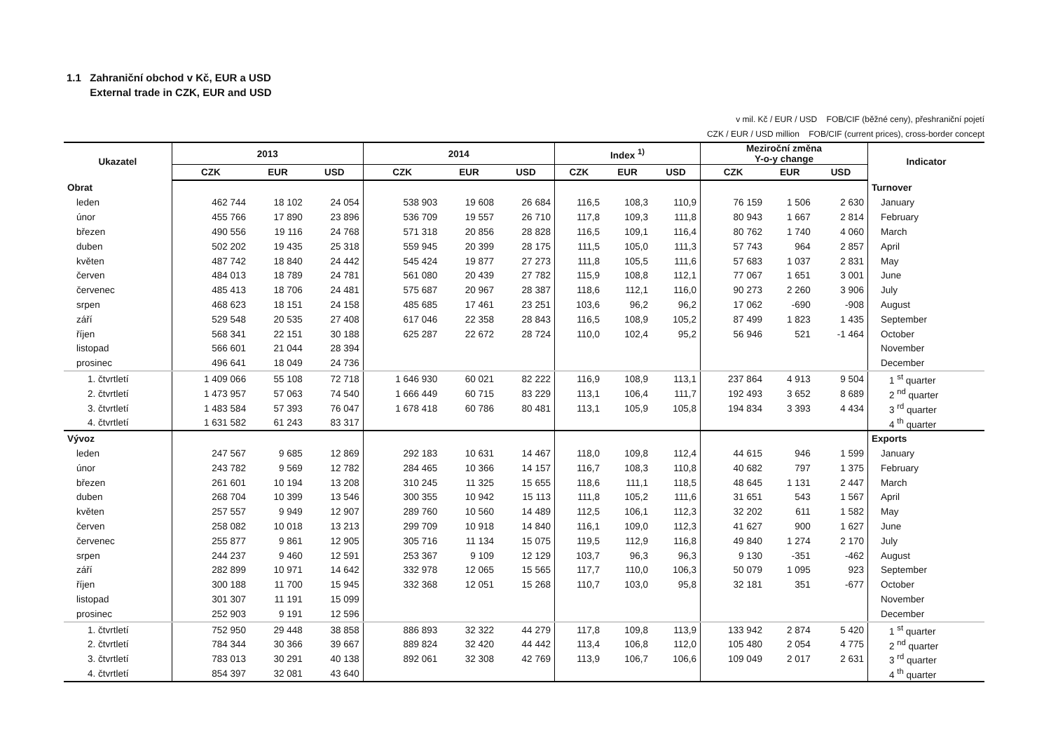1.1 Zahraniční obchod v Kč, EUR a USD
External trade in CZK, EUR and USD
v mil. Kč / EUR / USD FOB/CIF (běžné ceny), přeshraniční pojetí
CZK / EUR / USD million FOB/CIF (current prices), cross-border concept
| Ukazatel | 2013 | | | 2014 | | | Index <sup>1)</sup> | | | Meziroční změna Y-o-y change | | | Indicator |
| --- | --- | --- | --- | --- | --- | --- | --- | --- | --- | --- | --- | --- | --- |
| | CZK | EUR | USD | CZK | EUR | USD | CZK | EUR | USD | CZK | EUR | USD | |
| Obrat | | | | | | | | | | | | | Turnover |
| leden | 462 744 | 18 102 | 24 054 | 538 903 | 19 608 | 26 684 | 116,5 | 108,3 | 110,9 | 76 159 | 1 506 | 2 630 | January |
| únor | 455 766 | 17 890 | 23 896 | 536 709 | 19 557 | 26 710 | 117,8 | 109,3 | 111,8 | 80 943 | 1 667 | 2 814 | February |
| březen | 490 556 | 19 116 | 24 768 | 571 318 | 20 856 | 28 828 | 116,5 | 109,1 | 116,4 | 80 762 | 1 740 | 4 060 | March |
| duben | 502 202 | 19 435 | 25 318 | 559 945 | 20 399 | 28 175 | 111,5 | 105,0 | 111,3 | 57 743 | 964 | 2 857 | April |
| květen | 487 742 | 18 840 | 24 442 | 545 424 | 19 877 | 27 273 | 111,8 | 105,5 | 111,6 | 57 683 | 1 037 | 2 831 | May |
| červen | 484 013 | 18 789 | 24 781 | 561 080 | 20 439 | 27 782 | 115,9 | 108,8 | 112,1 | 77 067 | 1 651 | 3 001 | June |
| červenec | 485 413 | 18 706 | 24 481 | 575 687 | 20 967 | 28 387 | 118,6 | 112,1 | 116,0 | 90 273 | 2 260 | 3 906 | July |
| srpen | 468 623 | 18 151 | 24 158 | 485 685 | 17 461 | 23 251 | 103,6 | 96,2 | 96,2 | 17 062 | -690 | -908 | August |
| září | 529 548 | 20 535 | 27 408 | 617 046 | 22 358 | 28 843 | 116,5 | 108,9 | 105,2 | 87 499 | 1 823 | 1 435 | September |
| říjen | 568 341 | 22 151 | 30 188 | 625 287 | 22 672 | 28 724 | 110,0 | 102,4 | 95,2 | 56 946 | 521 | -1 464 | October |
| listopad | 566 601 | 21 044 | 28 394 | | | | | | | | | | November |
| prosinec | 496 641 | 18 049 | 24 736 | | | | | | | | | | December |
| 1. čtvrtletí | 1 409 066 | 55 108 | 72 718 | 1 646 930 | 60 021 | 82 222 | 116,9 | 108,9 | 113,1 | 237 864 | 4 913 | 9 504 | 1 <sup>st</sup> quarter |
| 2. čtvrtletí | 1 473 957 | 57 063 | 74 540 | 1 666 449 | 60 715 | 83 229 | 113,1 | 106,4 | 111,7 | 192 493 | 3 652 | 8 689 | 2 <sup>nd</sup> quarter |
| 3. čtvrtletí | 1 483 584 | 57 393 | 76 047 | 1 678 418 | 60 786 | 80 481 | 113,1 | 105,9 | 105,8 | 194 834 | 3 393 | 4 434 | 3 <sup>rd</sup> quarter |
| 4. čtvrtletí | 1 631 582 | 61 243 | 83 317 | | | | | | | | | | 4 <sup>th</sup> quarter |
| Vývoz | | | | | | | | | | | | | Exports |
| leden | 247 567 | 9 685 | 12 869 | 292 183 | 10 631 | 14 467 | 118,0 | 109,8 | 112,4 | 44 615 | 946 | 1 599 | January |
| únor | 243 782 | 9 569 | 12 782 | 284 465 | 10 366 | 14 157 | 116,7 | 108,3 | 110,8 | 40 682 | 797 | 1 375 | February |
| březen | 261 601 | 10 194 | 13 208 | 310 245 | 11 325 | 15 655 | 118,6 | 111,1 | 118,5 | 48 645 | 1 131 | 2 447 | March |
| duben | 268 704 | 10 399 | 13 546 | 300 355 | 10 942 | 15 113 | 111,8 | 105,2 | 111,6 | 31 651 | 543 | 1 567 | April |
| květen | 257 557 | 9 949 | 12 907 | 289 760 | 10 560 | 14 489 | 112,5 | 106,1 | 112,3 | 32 202 | 611 | 1 582 | May |
| červen | 258 082 | 10 018 | 13 213 | 299 709 | 10 918 | 14 840 | 116,1 | 109,0 | 112,3 | 41 627 | 900 | 1 627 | June |
| červenec | 255 877 | 9 861 | 12 905 | 305 716 | 11 134 | 15 075 | 119,5 | 112,9 | 116,8 | 49 840 | 1 274 | 2 170 | July |
| srpen | 244 237 | 9 460 | 12 591 | 253 367 | 9 109 | 12 129 | 103,7 | 96,3 | 96,3 | 9 130 | -351 | -462 | August |
| září | 282 899 | 10 971 | 14 642 | 332 978 | 12 065 | 15 565 | 117,7 | 110,0 | 106,3 | 50 079 | 1 095 | 923 | September |
| říjen | 300 188 | 11 700 | 15 945 | 332 368 | 12 051 | 15 268 | 110,7 | 103,0 | 95,8 | 32 181 | 351 | -677 | October |
| listopad | 301 307 | 11 191 | 15 099 | | | | | | | | | | November |
| prosinec | 252 903 | 9 191 | 12 596 | | | | | | | | | | December |
| 1. čtvrtletí | 752 950 | 29 448 | 38 858 | 886 893 | 32 322 | 44 279 | 117,8 | 109,8 | 113,9 | 133 942 | 2 874 | 5 420 | 1 <sup>st</sup> quarter |
| 2. čtvrtletí | 784 344 | 30 366 | 39 667 | 889 824 | 32 420 | 44 442 | 113,4 | 106,8 | 112,0 | 105 480 | 2 054 | 4 775 | 2 <sup>nd</sup> quarter |
| 3. čtvrtletí | 783 013 | 30 291 | 40 138 | 892 061 | 32 308 | 42 769 | 113,9 | 106,7 | 106,6 | 109 049 | 2 017 | 2 631 | 3 <sup>rd</sup> quarter |
| 4. čtvrtletí | 854 397 | 32 081 | 43 640 | | | | | | | | | | 4 <sup>th</sup> quarter |